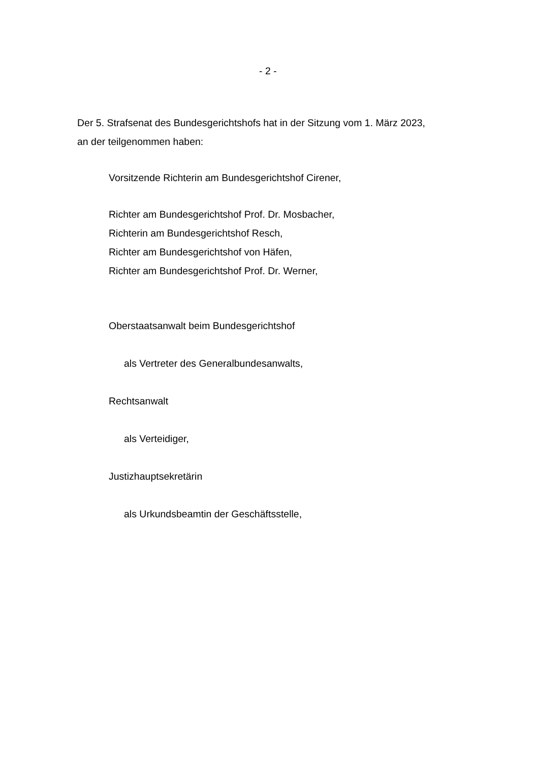- 2 -
Der 5. Strafsenat des Bundesgerichtshofs hat in der Sitzung vom 1. März 2023,
an der teilgenommen haben:
Vorsitzende Richterin am Bundesgerichtshof Cirener,
Richter am Bundesgerichtshof Prof. Dr. Mosbacher,
Richterin am Bundesgerichtshof Resch,
Richter am Bundesgerichtshof von Häfen,
Richter am Bundesgerichtshof Prof. Dr. Werner,
Oberstaatsanwalt beim Bundesgerichtshof
als Vertreter des Generalbundesanwalts,
Rechtsanwalt
als Verteidiger,
Justizhauptsekretärin
als Urkundsbeamtin der Geschäftsstelle,